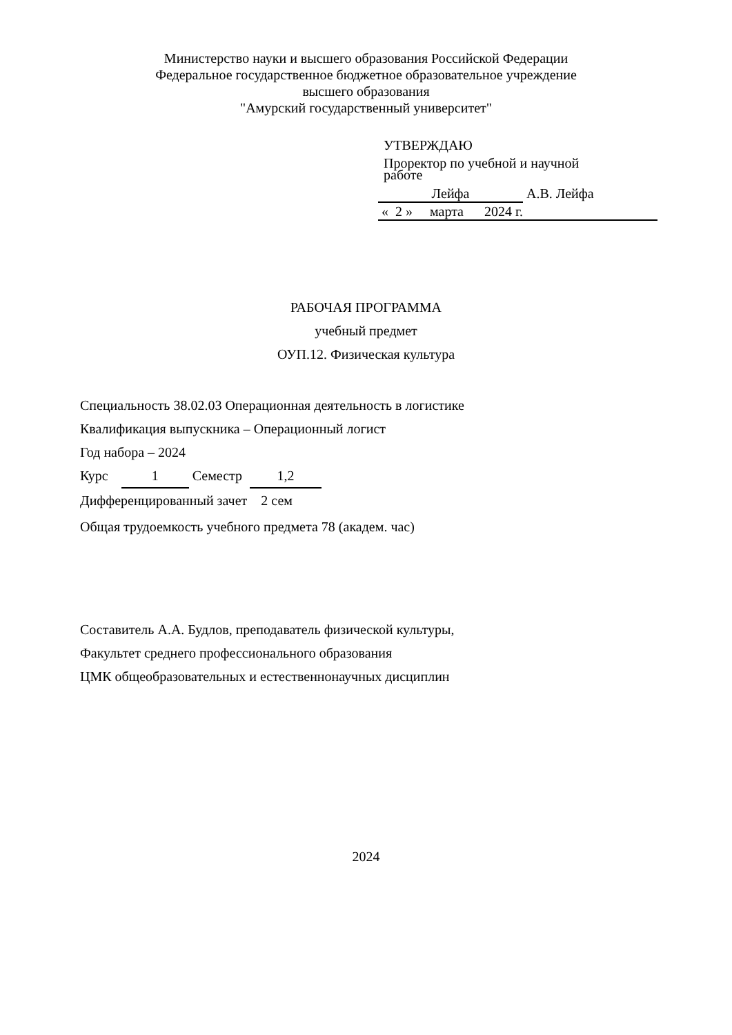Министерство науки и высшего образования Российской Федерации
Федеральное государственное бюджетное образовательное учреждение
высшего образования
"Амурский государственный университет"
УТВЕРЖДАЮ
Проректор по учебной и научной
работе
Лейфа А.В. Лейфа
« 2 » марта 2024 г.
РАБОЧАЯ ПРОГРАММА
учебный предмет
ОУП.12. Физическая культура
Специальность 38.02.03 Операционная деятельность в логистике
Квалификация выпускника – Операционный логист
Год набора – 2024
Курс 1 Семестр 1,2
Дифференцированный зачет 2 сем
Общая трудоемкость учебного предмета 78 (академ. час)
Составитель А.А. Будлов, преподаватель физической культуры,
Факультет среднего профессионального образования
ЦМК общеобразовательных и естественнонаучных дисциплин
2024